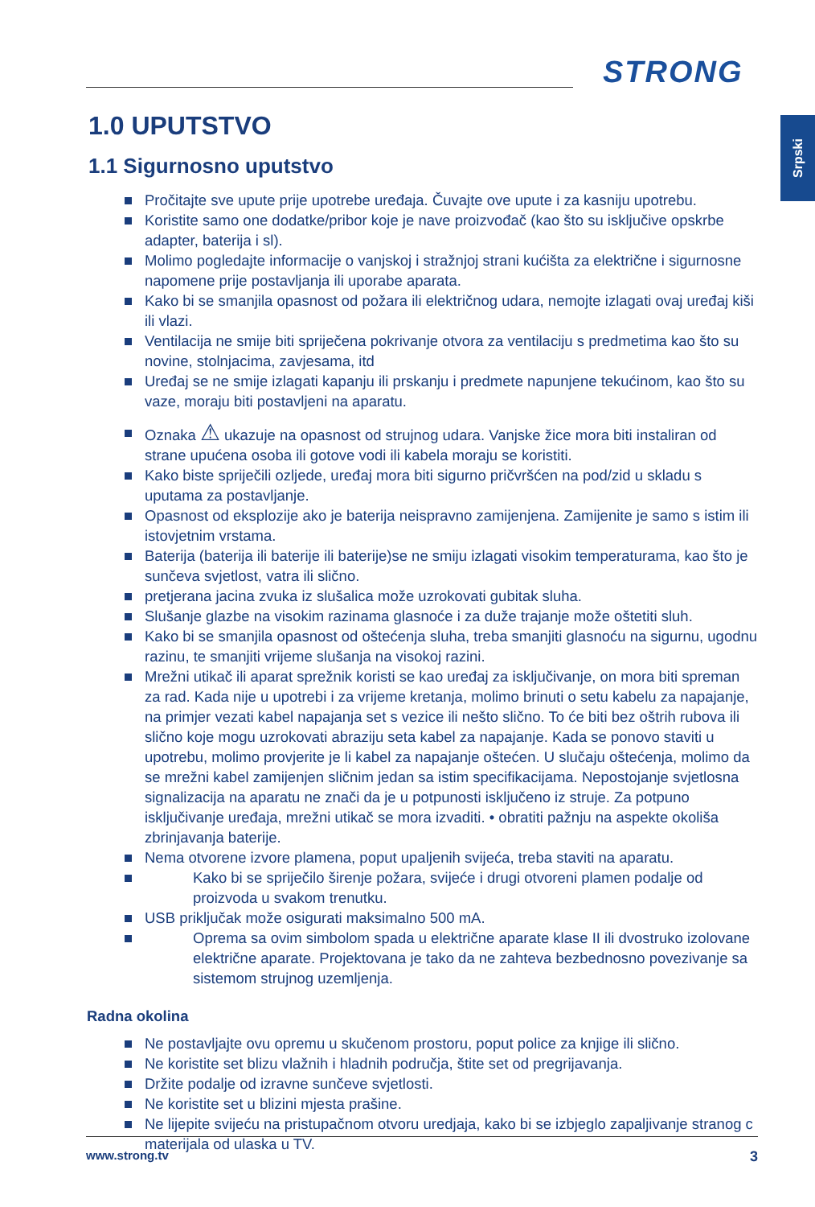STRONG
Srpski
1.0 UPUTSTVO
1.1 Sigurnosno uputstvo
Pročitajte sve upute prije upotrebe uređaja. Čuvajte ove upute i za kasniju upotrebu.
Koristite samo one dodatke/pribor koje je nave proizvođač (kao što su isključive opskrbe adapter, baterija i sl).
Molimo pogledajte informacije o vanjskoj i stražnjoj strani kućišta za električne i sigurnosne napomene prije postavljanja ili uporabe aparata.
Kako bi se smanjila opasnost od požara ili električnog udara, nemojte izlagati ovaj uređaj kiši ili vlazi.
Ventilacija ne smije biti spriječena pokrivanje otvora za ventilaciju s predmetima kao što su novine, stolnjacima, zavjesama, itd
Uređaj se ne smije izlagati kapanju ili prskanju i predmete napunjene tekućinom, kao što su vaze, moraju biti postavljeni na aparatu.
Oznaka ⚠ ukazuje na opasnost od strujnog udara. Vanjske žice mora biti instaliran od strane upućena osoba ili gotove vodi ili kabela moraju se koristiti.
Kako biste spriječili ozljede, uređaj mora biti sigurno pričvršćen na pod/zid u skladu s uputama za postavljanje.
Opasnost od eksplozije ako je baterija neispravno zamijenjena. Zamijenite je samo s istim ili istovjetnim vrstama.
Baterija (baterija ili baterije ili baterije)se ne smiju izlagati visokim temperaturama, kao što je sunčeva svjetlost, vatra ili slično.
pretjerana jacina zvuka iz slušalica može uzrokovati gubitak sluha.
Slušanje glazbe na visokim razinama glasnoće i za duže trajanje može oštetiti sluh.
Kako bi se smanjila opasnost od oštećenja sluha, treba smanjiti glasnoću na sigurnu, ugodnu razinu, te smanjiti vrijeme slušanja na visokoj razini.
Mrežni utikač ili aparat sprežnik koristi se kao uređaj za isključivanje, on mora biti spreman za rad. Kada nije u upotrebi i za vrijeme kretanja, molimo brinuti o setu kabelu za napajanje, na primjer vezati kabel napajanja set s vezice ili nešto slično. To će biti bez oštrih rubova ili slično koje mogu uzrokovati abraziju seta kabel za napajanje. Kada se ponovo staviti u upotrebu, molimo provjerite je li kabel za napajanje oštećen. U slučaju oštećenja, molimo da se mrežni kabel zamijenjen sličnim jedan sa istim specifikacijama. Nepostojanje svjetlosna signalizacija na aparatu ne znači da je u potpunosti isključeno iz struje. Za potpuno isključivanje uređaja, mrežni utikač se mora izvaditi. • obratiti pažnju na aspekte okoliša zbrinjavanja baterije.
Nema otvorene izvore plamena, poput upaljenih svijeća, treba staviti na aparatu.
Kako bi se spriječilo širenje požara, svijeće i drugi otvoreni plamen podalje od proizvoda u svakom trenutku.
USB priključak može osigurati maksimalno 500 mA.
Oprema sa ovim simbolom spada u električne aparate klase II ili dvostruko izolovane električne aparate. Projektovana je tako da ne zahteva bezbednosno povezivanje sa sistemom strujnog uzemljenja.
Radna okolina
Ne postavljajte ovu opremu u skučenom prostoru, poput police za knjige ili slično.
Ne koristite set blizu vlažnih i hladnih područja, štite set od pregrijavanja.
Držite podalje od izravne sunčeve svjetlosti.
Ne koristite set u blizini mjesta prašine.
Ne lijepite svijeću na pristupačnom otvoru uredjaja, kako bi se izbjeglo zapaljivanje stranog c materijala od ulaska u TV.
www.strong.tv 3